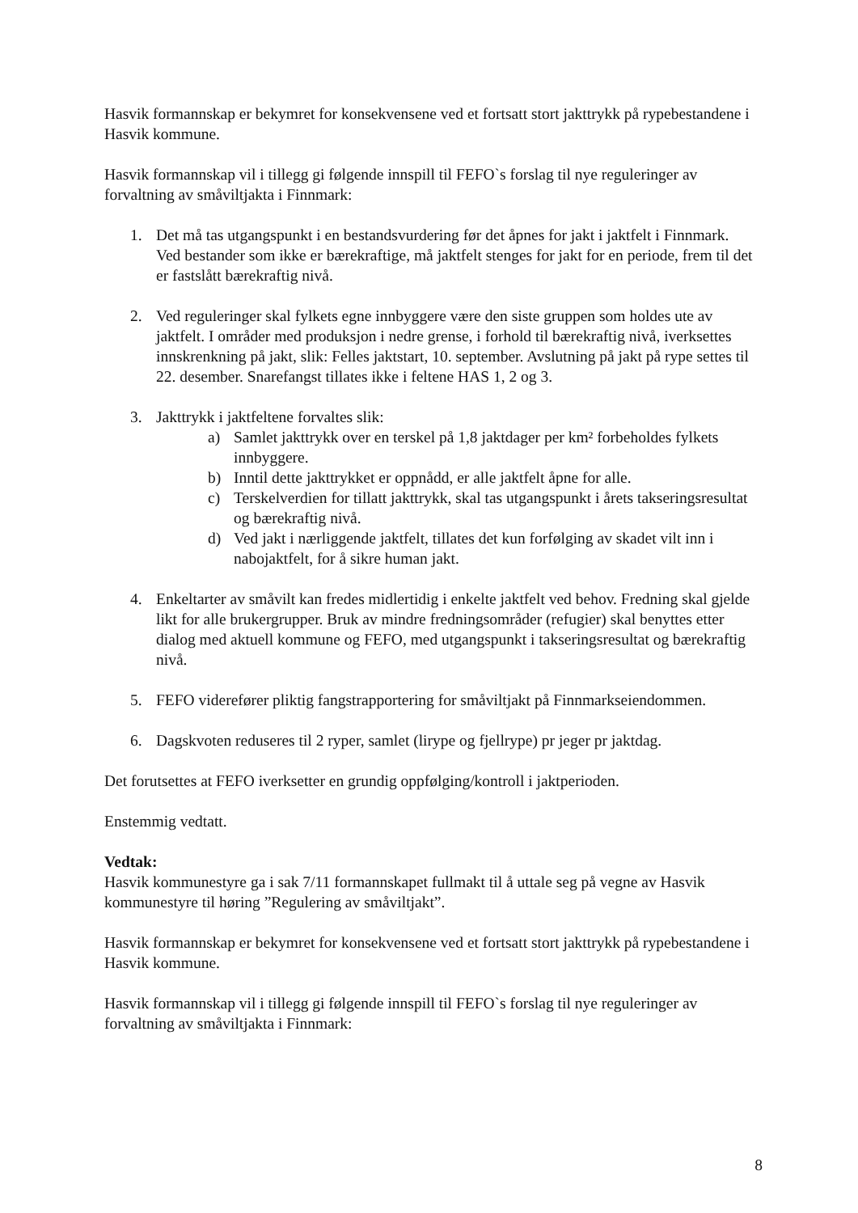Hasvik formannskap er bekymret for konsekvensene ved et fortsatt stort jakttrykk på rypebestandene i Hasvik kommune.
Hasvik formannskap vil i tillegg gi følgende innspill til FEFO`s forslag til nye reguleringer av forvaltning av småviltjakta i Finnmark:
1. Det må tas utgangspunkt i en bestandsvurdering før det åpnes for jakt i jaktfelt i Finnmark.
Ved bestander som ikke er bærekraftige, må jaktfelt stenges for jakt for en periode, frem til det er fastslått bærekraftig nivå.
2. Ved reguleringer skal fylkets egne innbyggere være den siste gruppen som holdes ute av jaktfelt. I områder med produksjon i nedre grense, i forhold til bærekraftig nivå, iverksettes innskrenkning på jakt, slik: Felles jaktstart, 10. september. Avslutning på jakt på rype settes til 22. desember. Snarefangst tillates ikke i feltene HAS 1, 2 og 3.
3. Jakttrykk i jaktfeltene forvaltes slik:
a) Samlet jakttrykk over en terskel på 1,8 jaktdager per km² forbeholdes fylkets innbyggere.
b) Inntil dette jakttrykket er oppnådd, er alle jaktfelt åpne for alle.
c) Terskelverdien for tillatt jakttrykk, skal tas utgangspunkt i årets takseringsresultat og bærekraftig nivå.
d) Ved jakt i nærliggende jaktfelt, tillates det kun forfølging av skadet vilt inn i nabojaktfelt, for å sikre human jakt.
4. Enkeltarter av småvilt kan fredes midlertidig i enkelte jaktfelt ved behov. Fredning skal gjelde likt for alle brukergrupper. Bruk av mindre fredningsområder (refugier) skal benyttes etter dialog med aktuell kommune og FEFO, med utgangspunkt i takseringsresultat og bærekraftig nivå.
5. FEFO viderefører pliktig fangstrapportering for småviltjakt på Finnmarkseiendommen.
6. Dagskvoten reduseres til 2 ryper, samlet (lirype og fjellrype) pr jeger pr jaktdag.
Det forutsettes at FEFO iverksetter en grundig oppfølging/kontroll i jaktperioden.
Enstemmig vedtatt.
Vedtak:
Hasvik kommunestyre ga i sak 7/11 formannskapet fullmakt til å uttale seg på vegne av Hasvik kommunestyre til høring ”Regulering av småviltjakt”.
Hasvik formannskap er bekymret for konsekvensene ved et fortsatt stort jakttrykk på rypebestandene i Hasvik kommune.
Hasvik formannskap vil i tillegg gi følgende innspill til FEFO`s forslag til nye reguleringer av forvaltning av småviltjakta i Finnmark:
8